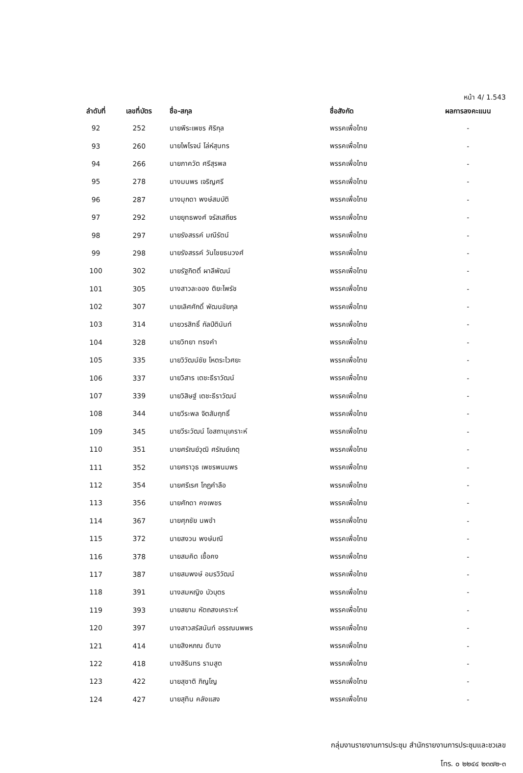หน้า 4/ 1.543
| ลำดับที่ | เลขที่บัตร | ชื่อ-สกุล | ชื่อสังกัด | ผลการลงคะแนน |
| --- | --- | --- | --- | --- |
| 92 | 252 | นายพีระเพชร ศิริกุล | พรรคเพื่อไทย | - |
| 93 | 260 | นายไพโรจน์ โล่ห์สุนทร | พรรคเพื่อไทย | - |
| 94 | 266 | นายภาควัต ศรีสุรพล | พรรคเพื่อไทย | - |
| 95 | 278 | นางมนพร เจริญศรี | พรรคเพื่อไทย | - |
| 96 | 287 | นางมุกดา พงษ์สมบัติ | พรรคเพื่อไทย | - |
| 97 | 292 | นายยุทธพงศ์ จรัสเสถียร | พรรคเพื่อไทย | - |
| 98 | 297 | นายรังสรรค์ มณีรัตน์ | พรรคเพื่อไทย | - |
| 99 | 298 | นายรังสรรค์ วันไชยธนวงศ์ | พรรคเพื่อไทย | - |
| 100 | 302 | นายรัฐกิตติ์ ผาลีพัฒน์ | พรรคเพื่อไทย | - |
| 101 | 305 | นางสาวละออง ติยะไพรัช | พรรคเพื่อไทย | - |
| 102 | 307 | นายเลิศศักดิ์ พัฒนชัยกุล | พรรคเพื่อไทย | - |
| 103 | 314 | นายวรสิทธิ์ กัลป์ตินันท์ | พรรคเพื่อไทย | - |
| 104 | 328 | นายวิทยา ทรงคำ | พรรคเพื่อไทย | - |
| 105 | 335 | นายวิวัฒน์ชัย โหตระไวศยะ | พรรคเพื่อไทย | - |
| 106 | 337 | นายวิสาร เตชะธีราวัฒน์ | พรรคเพื่อไทย | - |
| 107 | 339 | นายวิสิษฐ์ เตชะธีราวัฒน์ | พรรคเพื่อไทย | - |
| 108 | 344 | นายวีระพล จิตสัมฤทธิ์ | พรรคเพื่อไทย | - |
| 109 | 345 | นายวีระวัฒน์ โอสถานุเคราะห์ | พรรคเพื่อไทย | - |
| 110 | 351 | นายศรัณย์วุฒิ ศรัณย์เกตุ | พรรคเพื่อไทย | - |
| 111 | 352 | นายศราวุธ เพชรพนมพร | พรรคเพื่อไทย | - |
| 112 | 354 | นายศรีเรศ โกฏคำลือ | พรรคเพื่อไทย | - |
| 113 | 356 | นายศักดา คงเพชร | พรรคเพื่อไทย | - |
| 114 | 367 | นายศุภชัย นพขำ | พรรคเพื่อไทย | - |
| 115 | 372 | นายสงวน พงษ์มณี | พรรคเพื่อไทย | - |
| 116 | 378 | นายสมคิด เชื้อคง | พรรคเพื่อไทย | - |
| 117 | 387 | นายสมพงษ์ อมรวิวัฒน์ | พรรคเพื่อไทย | - |
| 118 | 391 | นางสมหญิง บัวบุตร | พรรคเพื่อไทย | - |
| 119 | 393 | นายสยาม หัตถสงเคราะห์ | พรรคเพื่อไทย | - |
| 120 | 397 | นางสาวสรัสนันท์ อรรณนพพร | พรรคเพื่อไทย | - |
| 121 | 414 | นายสิงหภณ ดีนาง | พรรคเพื่อไทย | - |
| 122 | 418 | นางสิรินทร รามสูต | พรรคเพื่อไทย | - |
| 123 | 422 | นายสุชาติ ภิญโญ | พรรคเพื่อไทย | - |
| 124 | 427 | นายสุทิน คลังแสง | พรรคเพื่อไทย | - |
กลุ่มงานรายงานการประชุม สำนักรายงานการประชุมและชวเลข
โทร. ๐ ๒๒๔๔ ๒๓๗๒-๓